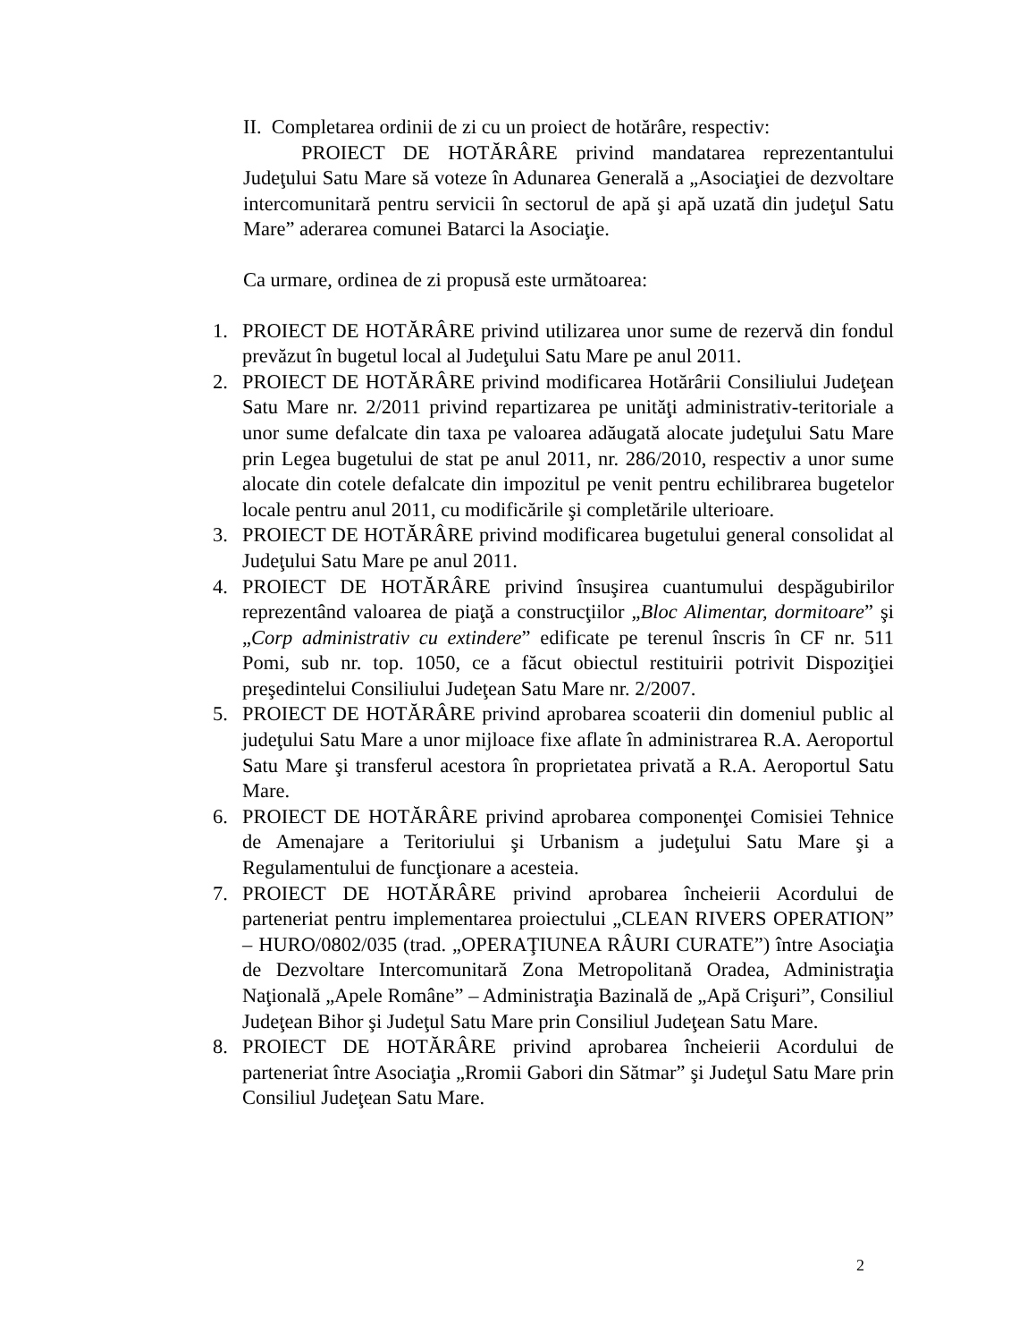II. Completarea ordinii de zi cu un proiect de hotărâre, respectiv:
PROIECT DE HOTĂRÂRE privind mandatarea reprezentantului Judeţului Satu Mare să voteze în Adunarea Generală a „Asociaţiei de dezvoltare intercomunitară pentru servicii în sectorul de apă şi apă uzată din judeţul Satu Mare” aderarea comunei Batarci la Asociaţie.
Ca urmare, ordinea de zi propusă este următoarea:
1. PROIECT DE HOTĂRÂRE privind utilizarea unor sume de rezervă din fondul prevăzut în bugetul local al Judeţului Satu Mare pe anul 2011.
2. PROIECT DE HOTĂRÂRE privind modificarea Hotărârii Consiliului Judeţean Satu Mare nr. 2/2011 privind repartizarea pe unităţi administrativ-teritoriale a unor sume defalcate din taxa pe valoarea adăugată alocate judeţului Satu Mare prin Legea bugetului de stat pe anul 2011, nr. 286/2010, respectiv a unor sume alocate din cotele defalcate din impozitul pe venit pentru echilibrarea bugetelor locale pentru anul 2011, cu modificările şi completările ulterioare.
3. PROIECT DE HOTĂRÂRE privind modificarea bugetului general consolidat al Judeţului Satu Mare pe anul 2011.
4. PROIECT DE HOTĂRÂRE privind însuşirea cuantumului despăgubirilor reprezentând valoarea de piaţă a construcţiilor „Bloc Alimentar, dormitoare” şi „Corp administrativ cu extindere” edificate pe terenul înscris în CF nr. 511 Pomi, sub nr. top. 1050, ce a făcut obiectul restituirii potrivit Dispoziţiei preşedintelui Consiliului Judeţean Satu Mare nr. 2/2007.
5. PROIECT DE HOTĂRÂRE privind aprobarea scoaterii din domeniul public al judeţului Satu Mare a unor mijloace fixe aflate în administrarea R.A. Aeroportul Satu Mare şi transferul acestora în proprietatea privată a R.A. Aeroportul Satu Mare.
6. PROIECT DE HOTĂRÂRE privind aprobarea componenţei Comisiei Tehnice de Amenajare a Teritoriului şi Urbanism a judeţului Satu Mare şi a Regulamentului de funcţionare a acesteia.
7. PROIECT DE HOTĂRÂRE privind aprobarea încheierii Acordului de parteneriat pentru implementarea proiectului „CLEAN RIVERS OPERATION” – HURO/0802/035 (trad. „OPERAŢIUNEA RÂURI CURATE”) între Asociaţia de Dezvoltare Intercomunitară Zona Metropolitană Oradea, Administraţia Naţională „Apele Române” – Administraţia Bazinală de „Apă Crişuri”, Consiliul Judeţean Bihor şi Judeţul Satu Mare prin Consiliul Judeţean Satu Mare.
8. PROIECT DE HOTĂRÂRE privind aprobarea încheierii Acordului de parteneriat între Asociaţia „Rromii Gabori din Sătmar” şi Judeţul Satu Mare prin Consiliul Judeţean Satu Mare.
2